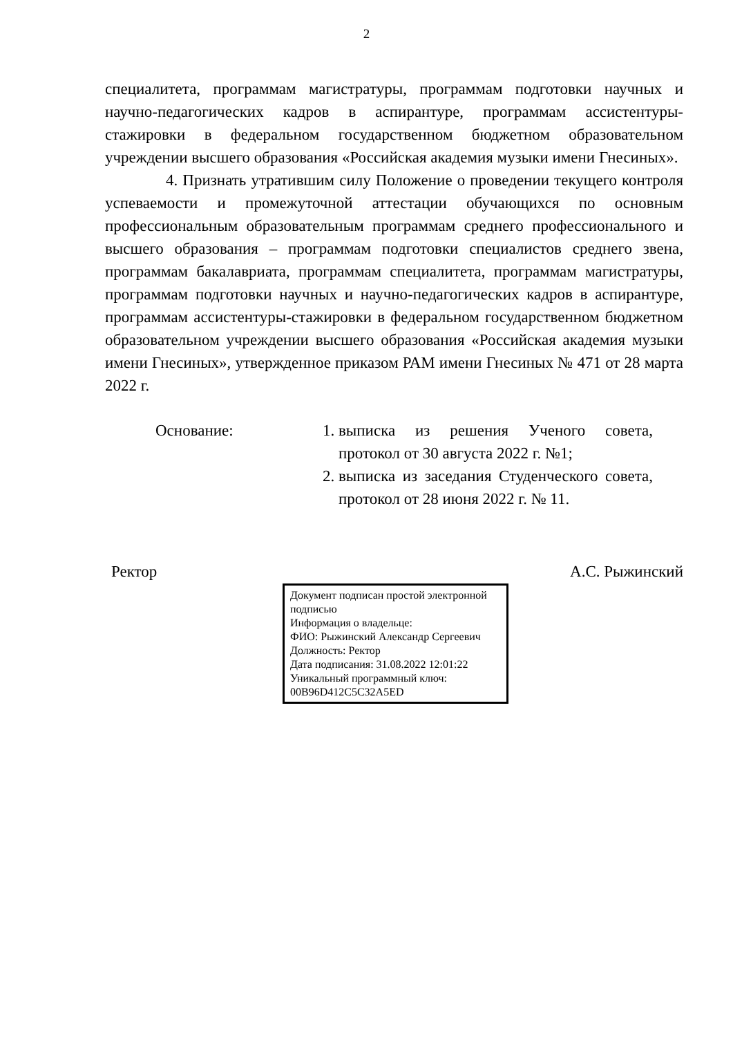2
специалитета, программам магистратуры, программам подготовки научных и научно-педагогических кадров в аспирантуре, программам ассистентуры-стажировки в федеральном государственном бюджетном образовательном учреждении высшего образования «Российская академия музыки имени Гнесиных».
4. Признать утратившим силу Положение о проведении текущего контроля успеваемости и промежуточной аттестации обучающихся по основным профессиональным образовательным программам среднего профессионального и высшего образования – программам подготовки специалистов среднего звена, программам бакалавриата, программам специалитета, программам магистратуры, программам подготовки научных и научно-педагогических кадров в аспирантуре, программам ассистентуры-стажировки в федеральном государственном бюджетном образовательном учреждении высшего образования «Российская академия музыки имени Гнесиных», утвержденное приказом РАМ имени Гнесиных № 471 от 28 марта 2022 г.
Основание: 1. выписка из решения Ученого совета, протокол от 30 августа 2022 г. №1;
2. выписка из заседания Студенческого совета, протокол от 28 июня 2022 г. № 11.
Ректор А.С. Рыжинский
Документ подписан простой электронной подписью
Информация о владельце:
ФИО: Рыжинский Александр Сергеевич
Должность: Ректор
Дата подписания: 31.08.2022 12:01:22
Уникальный программный ключ:
00B96D412C5C32A5ED